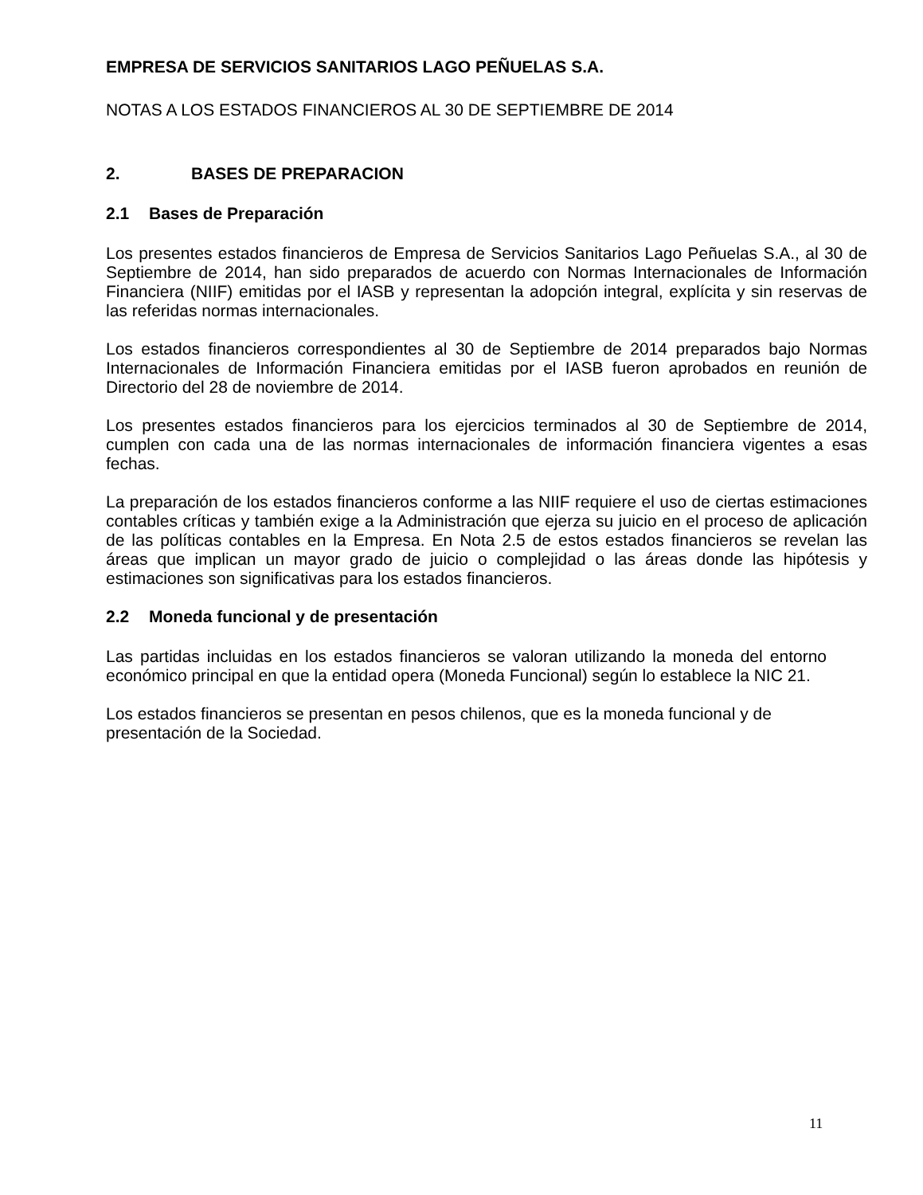EMPRESA DE SERVICIOS SANITARIOS LAGO PEÑUELAS S.A.
NOTAS A LOS ESTADOS FINANCIEROS AL 30 DE SEPTIEMBRE DE 2014
2. BASES DE PREPARACION
2.1 Bases de Preparación
Los presentes estados financieros de Empresa de Servicios Sanitarios Lago Peñuelas S.A., al 30 de Septiembre de 2014, han sido preparados de acuerdo con Normas Internacionales de Información Financiera (NIIF) emitidas por el IASB y representan la adopción integral, explícita y sin reservas de las referidas normas internacionales.
Los estados financieros correspondientes al 30 de Septiembre de 2014 preparados bajo Normas Internacionales de Información Financiera emitidas por el IASB fueron aprobados en reunión de Directorio del 28 de noviembre de 2014.
Los presentes estados financieros para los ejercicios terminados al 30 de Septiembre de 2014, cumplen con cada una de las normas internacionales de información financiera vigentes a esas fechas.
La preparación de los estados financieros conforme a las NIIF requiere el uso de ciertas estimaciones contables críticas y también exige a la Administración que ejerza su juicio en el proceso de aplicación de las políticas contables en la Empresa. En Nota 2.5 de estos estados financieros se revelan las áreas que implican un mayor grado de juicio o complejidad o las áreas donde las hipótesis y estimaciones son significativas para los estados financieros.
2.2 Moneda funcional y de presentación
Las partidas incluidas en los estados financieros se valoran utilizando la moneda del entorno económico principal en que la entidad opera (Moneda Funcional) según lo establece la NIC 21.
Los estados financieros se presentan en pesos chilenos, que es la moneda funcional y de presentación de la Sociedad.
11